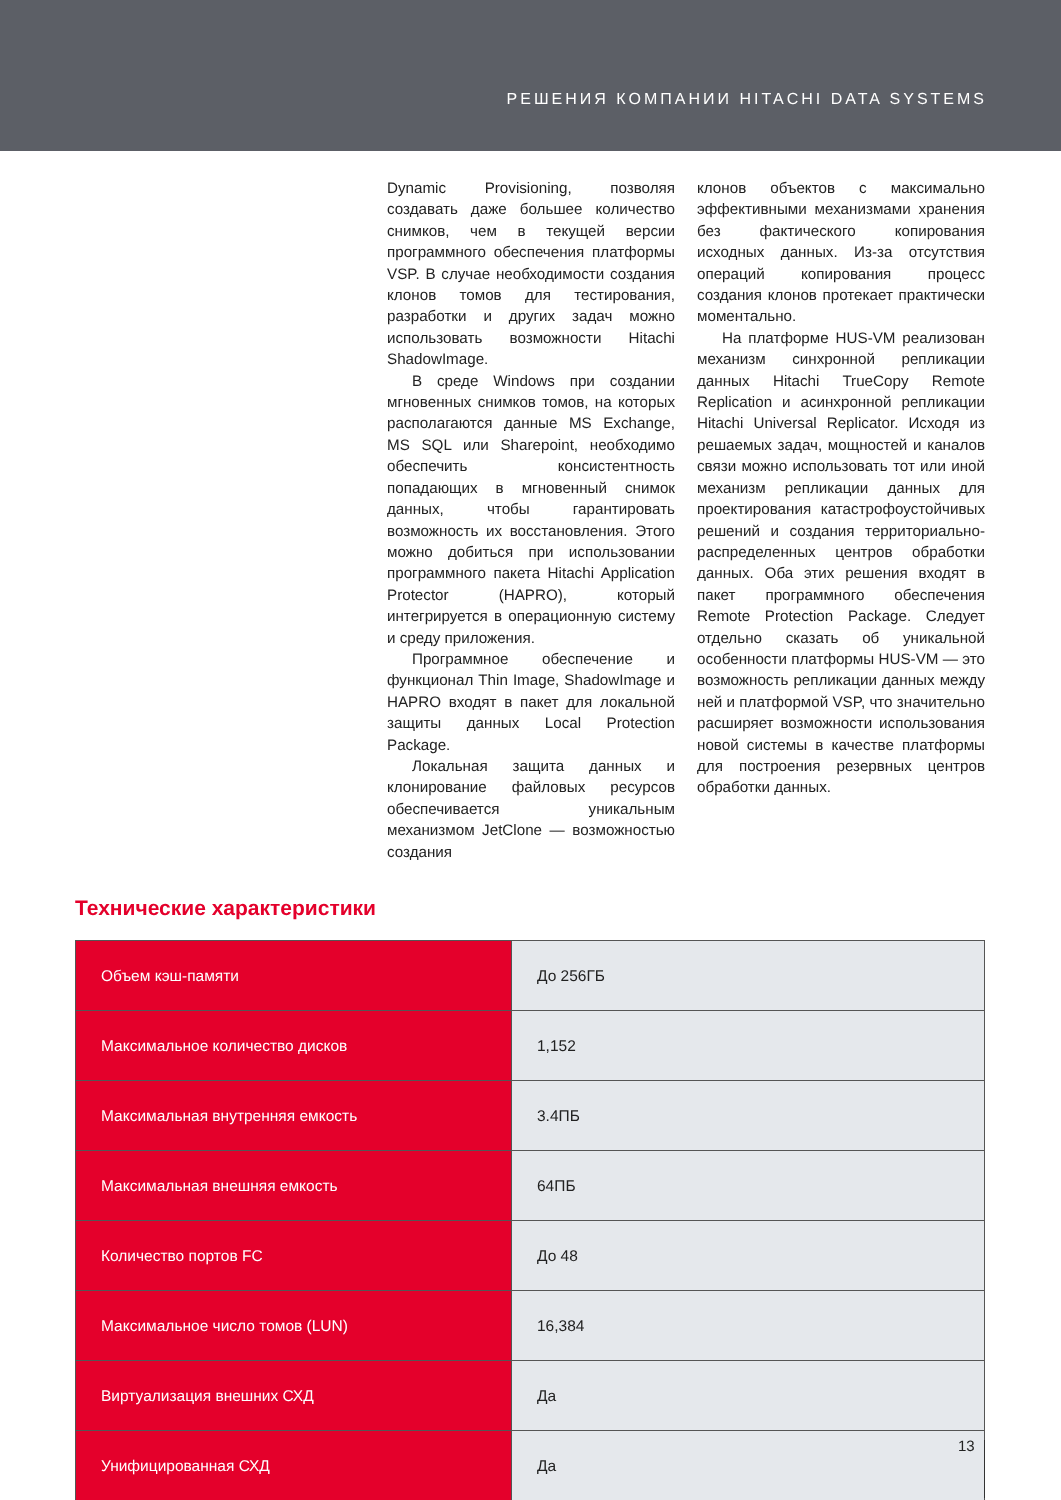РЕШЕНИЯ КОМПАНИИ HITACHI DATA SYSTEMS
Dynamic Provisioning, позволяя создавать даже большее количество снимков, чем в текущей версии программного обеспечения платформы VSP. В случае необходимости создания клонов томов для тестирования, разработки и других задач можно использовать возможности Hitachi ShadowImage.
В среде Windows при создании мгновенных снимков томов, на которых располагаются данные MS Exchange, MS SQL или Sharepoint, необходимо обеспечить консистентность попадающих в мгновенный снимок данных, чтобы гарантировать возможность их восстановления. Этого можно добиться при использовании программного пакета Hitachi Application Protector (HAPRO), который интегрируется в операционную систему и среду приложения.
Программное обеспечение и функционал Thin Image, ShadowImage и HAPRO входят в пакет для локальной защиты данных Local Protection Package.
Локальная защита данных и клонирование файловых ресурсов обеспечивается уникальным механизмом JetClone — возможностью создания
клонов объектов с максимально эффективными механизмами хранения без фактического копирования исходных данных. Из-за отсутствия операций копирования процесс создания клонов протекает практически моментально.
На платформе HUS-VM реализован механизм синхронной репликации данных Hitachi TrueCopy Remote Replication и асинхронной репликации Hitachi Universal Replicator. Исходя из решаемых задач, мощностей и каналов связи можно использовать тот или иной механизм репликации данных для проектирования катастрофоустойчивых решений и создания территориально-распределенных центров обработки данных. Оба этих решения входят в пакет программного обеспечения Remote Protection Package. Следует отдельно сказать об уникальной особенности платформы HUS-VM — это возможность репликации данных между ней и платформой VSP, что значительно расширяет возможности использования новой системы в качестве платформы для построения резервных центров обработки данных.
Технические характеристики
| Объем кэш-памяти | До 256ГБ |
| Максимальное количество дисков | 1,152 |
| Максимальная внутренняя емкость | 3.4ПБ |
| Максимальная внешняя емкость | 64ПБ |
| Количество портов FC | До 48 |
| Максимальное число томов (LUN) | 16,384 |
| Виртуализация внешних СХД | Да |
| Унифицированная СХД | Да |
13